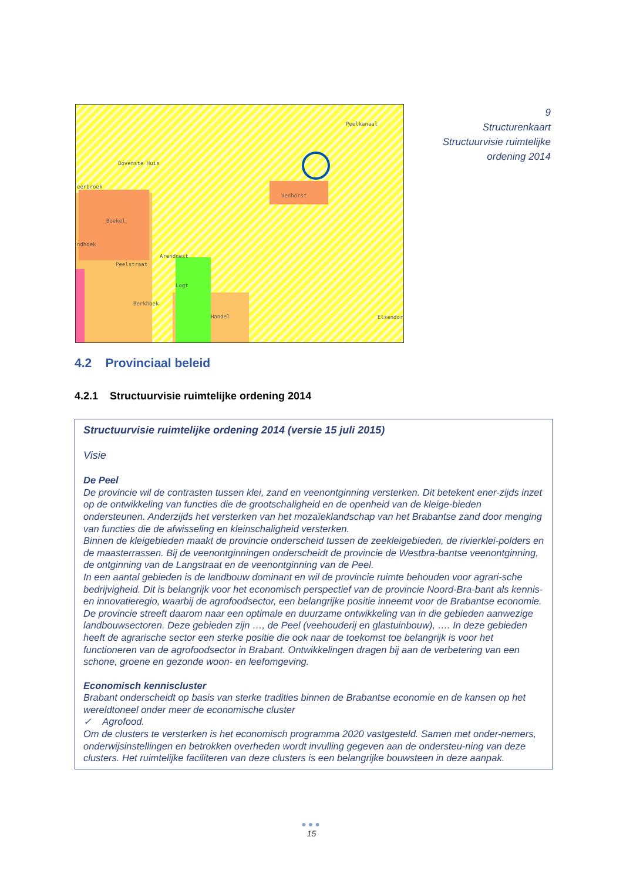Peelkanaal
Bovenste Huis
eerbroek
Venhorst
Boekel
ndhoek
Arendnest
Peelstraat
Logt
Berkhoek
Handel Elsendorp
9
Structurenkaart
Structuurvisie ruimtelijke
ordening 2014
4.2 Provinciaal beleid
4.2.1 Structuurvisie ruimtelijke ordening 2014
Structuurvisie ruimtelijke ordening 2014 (versie 15 juli 2015)
Visie
De Peel
De provincie wil de contrasten tussen klei, zand en veenontginning versterken. Dit betekent ener-zijds inzet op de ontwikkeling van functies die de grootschaligheid en de openheid van de kleige-bieden ondersteunen. Anderzijds het versterken van het mozaïeklandschap van het Brabantse zand door menging van functies die de afwisseling en kleinschaligheid versterken.
Binnen de kleigebieden maakt de provincie onderscheid tussen de zeekleigebieden, de rivierklei-polders en de maasterrassen. Bij de veenontginningen onderscheidt de provincie de Westbra-bantse veenontginning, de ontginning van de Langstraat en de veenontginning van de Peel.
In een aantal gebieden is de landbouw dominant en wil de provincie ruimte behouden voor agrari-sche bedrijvigheid. Dit is belangrijk voor het economisch perspectief van de provincie Noord-Bra-bant als kennis- en innovatieregio, waarbij de agrofoodsector, een belangrijke positie inneemt voor de Brabantse economie. De provincie streeft daarom naar een optimale en duurzame ontwikkeling van in die gebieden aanwezige landbouwsectoren. Deze gebieden zijn …, de Peel (veehouderij en glastuinbouw), …. In deze gebieden heeft de agrarische sector een sterke positie die ook naar de toekomst toe belangrijk is voor het functioneren van de agrofoodsector in Brabant. Ontwikkelingen dragen bij aan de verbetering van een schone, groene en gezonde woon- en leefomgeving.
Economisch kenniscluster
Brabant onderscheidt op basis van sterke tradities binnen de Brabantse economie en de kansen op het wereldtoneel onder meer de economische cluster
✓ Agrofood.
Om de clusters te versterken is het economisch programma 2020 vastgesteld. Samen met onder-nemers, onderwijsinstellingen en betrokken overheden wordt invulling gegeven aan de ondersteu-ning van deze clusters. Het ruimtelijke faciliteren van deze clusters is een belangrijke bouwsteen in deze aanpak.
●●●
15